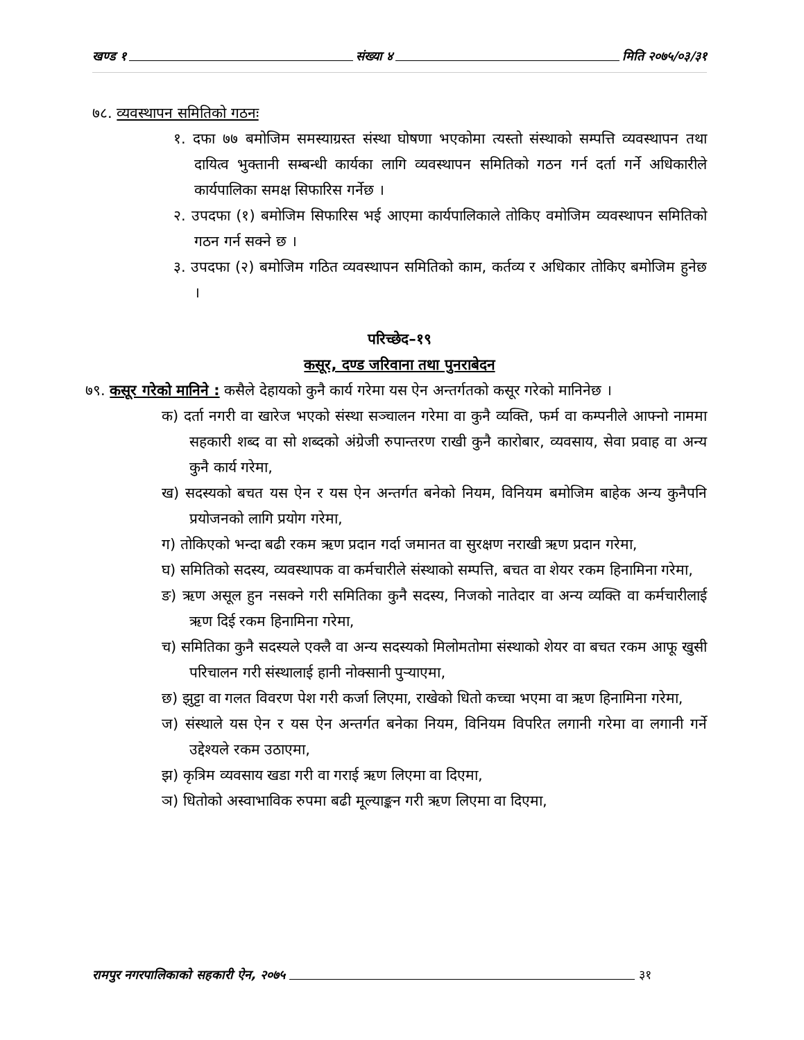खण्ड १ संख्या ४ मिति २०७५/०३/३१
७८. व्यवस्थापन समितिको गठनः
१. दफा ७७ बमोजिम समस्याग्रस्त संस्था घोषणा भएकोमा त्यस्तो संस्थाको सम्पत्ति व्यवस्थापन तथा दायित्व भुक्तानी सम्बन्धी कार्यका लागि व्यवस्थापन समितिको गठन गर्न दर्ता गर्ने अधिकारीले कार्यपालिका समक्ष सिफारिस गर्नेछ ।
२. उपदफा (१) बमोजिम सिफारिस भई आएमा कार्यपालिकाले तोकिए वमोजिम व्यवस्थापन समितिको गठन गर्न सक्ने छ ।
३. उपदफा (२) बमोजिम गठित व्यवस्थापन समितिको काम, कर्तव्य र अधिकार तोकिए बमोजिम हुनेछ ।
परिच्छेद–१९
कसूर, दण्ड जरिवाना तथा पुनराबेदन
७९. कसूर गरेको मानिने : कसैले देहायको कुनै कार्य गरेमा यस ऐन अन्तर्गतको कसूर गरेको मानिनेछ ।
क) दर्ता नगरी वा खारेज भएको संस्था सञ्चालन गरेमा वा कुनै व्यक्ति, फर्म वा कम्पनीले आफ्नो नाममा सहकारी शब्द वा सो शब्दको अंग्रेजी रुपान्तरण राखी कुनै कारोबार, व्यवसाय, सेवा प्रवाह वा अन्य कुनै कार्य गरेमा,
ख) सदस्यको बचत यस ऐन र यस ऐन अन्तर्गत बनेको नियम, विनियम बमोजिम बाहेक अन्य कुनैपनि प्रयोजनको लागि प्रयोग गरेमा,
ग) तोकिएको भन्दा बढी रकम ऋण प्रदान गर्दा जमानत वा सुरक्षण नराखी ऋण प्रदान गरेमा,
घ) समितिको सदस्य, व्यवस्थापक वा कर्मचारीले संस्थाको सम्पत्ति, बचत वा शेयर रकम हिनामिना गरेमा,
ङ) ऋण असूल हुन नसक्ने गरी समितिका कुनै सदस्य, निजको नातेदार वा अन्य व्यक्ति वा कर्मचारीलाई ऋण दिई रकम हिनामिना गरेमा,
च) समितिका कुनै सदस्यले एक्लै वा अन्य सदस्यको मिलोमतोमा संस्थाको शेयर वा बचत रकम आफू खुसी परिचालन गरी संस्थालाई हानी नोक्सानी पुऱ्याएमा,
छ) झुट्टा वा गलत विवरण पेश गरी कर्जा लिएमा, राखेको धितो कच्चा भएमा वा ऋण हिनामिना गरेमा,
ज) संस्थाले यस ऐन र यस ऐन अन्तर्गत बनेका नियम, विनियम विपरित लगानी गरेमा वा लगानी गर्ने उद्देश्यले रकम उठाएमा,
झ) कृत्रिम व्यवसाय खडा गरी वा गराई ऋण लिएमा वा दिएमा,
ञ) धितोको अस्वाभाविक रुपमा बढी मूल्याङ्कन गरी ऋण लिएमा वा दिएमा,
रामपुर नगरपालिकाको सहकारी ऐन, २०७५ ३१